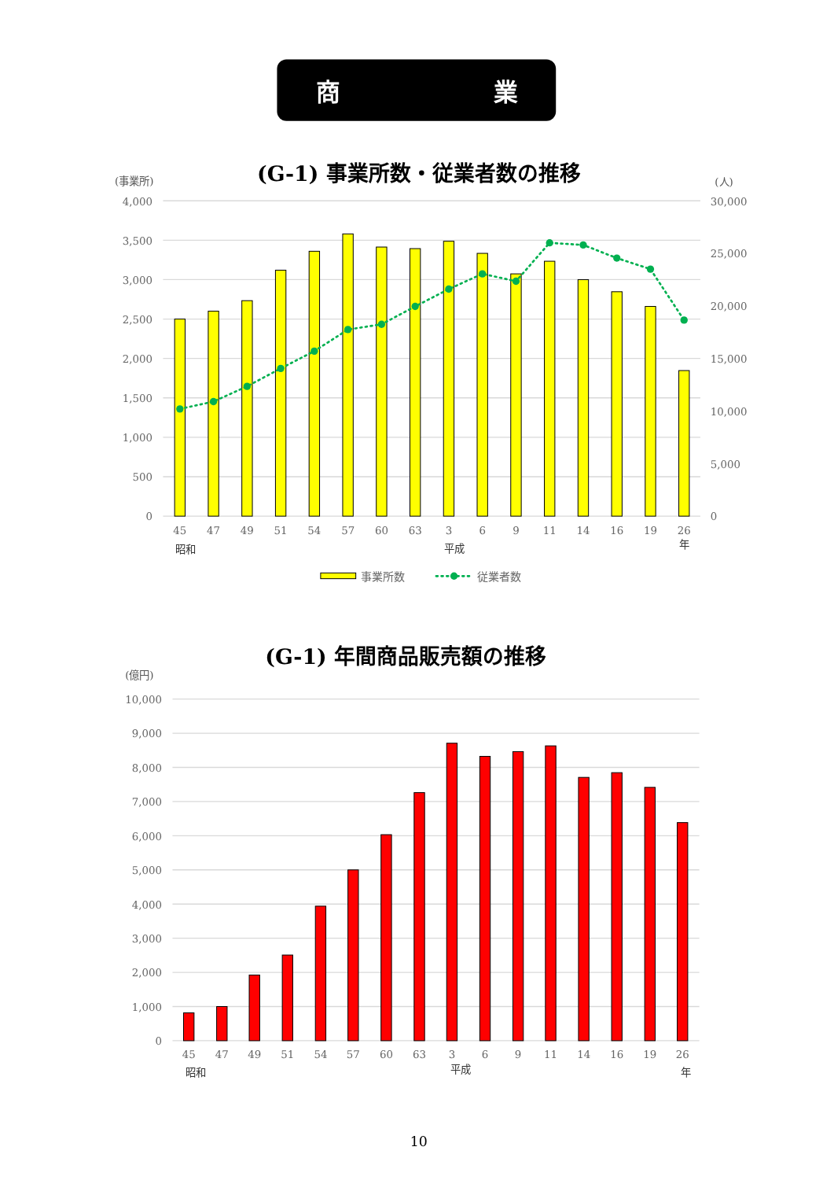商
業
(G-1) 事業所数・従業者数の推移
(事業所)
(人)
4,000
3,500
3,000
2,500
2,000
1,500
1,000
500
0
30,000
25,000
20,000
15,000
10,000
5,000
0
45
47
49
51
54
57
60
63
3
6
9
11
14
16
19
26
昭和
平成
年
事業所数
従業者数
(G-1) 年間商品販売額の推移
(億円)
10,000
9,000
8,000
7,000
6,000
5,000
4,000
3,000
2,000
1,000
0
45
47
49
51
54
57
60
63
3
6
9
11
14
16
19
26
昭和
平成
年
10